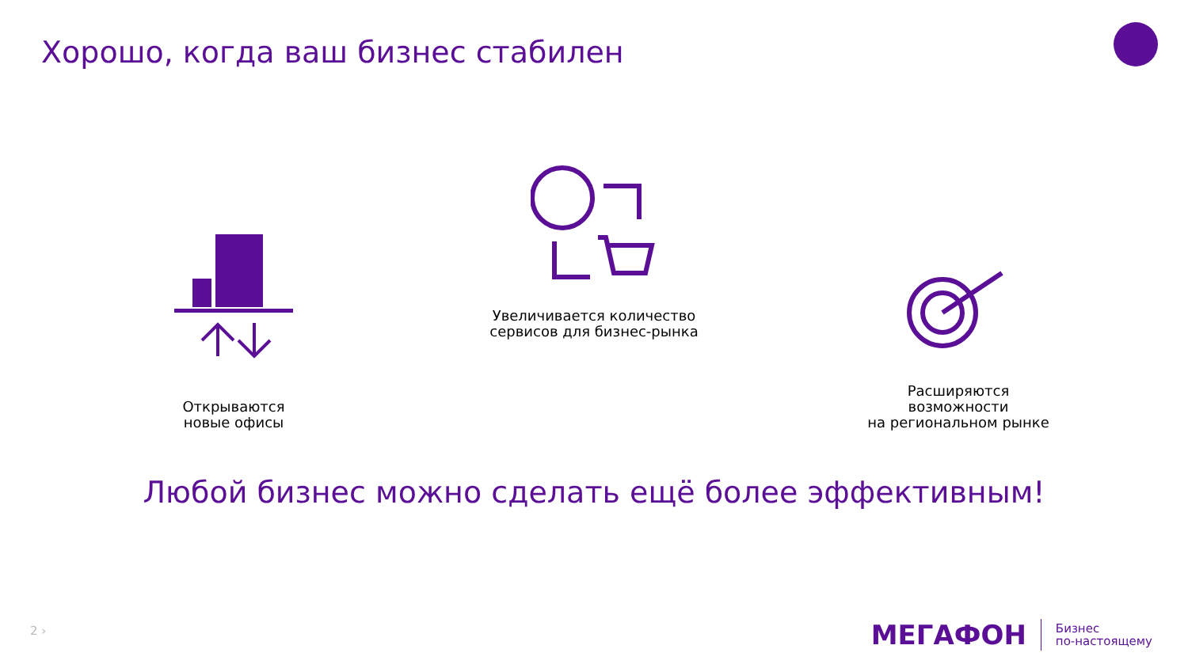Хорошо, когда ваш бизнес стабилен
Открываются
новые офисы
Увеличивается количество
сервисов для бизнес-рынка
Расширяются возможности
на региональном рынке
Любой бизнес можно сделать ещё более эффективным!
2 ›
МЕГАФОН
Бизнес
по-настоящему